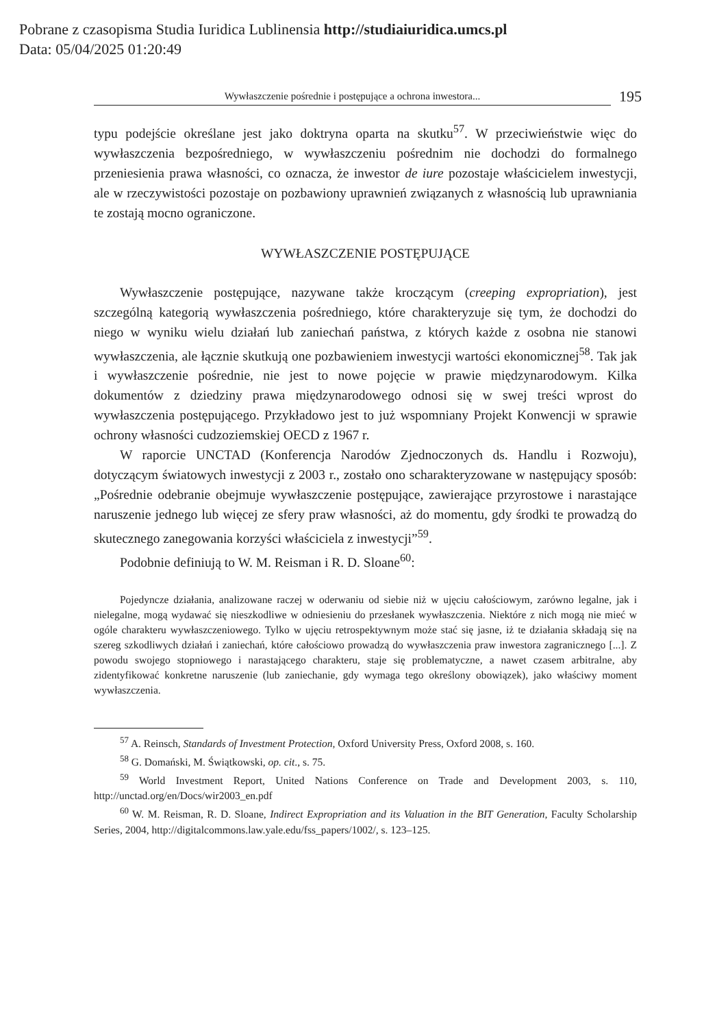Pobrane z czasopisma Studia Iuridica Lublinensia http://studiaiuridica.umcs.pl
Data: 05/04/2025 01:20:49
Wywłaszczenie pośrednie i postępujące a ochrona inwestora... 195
typu podejście określane jest jako doktryna oparta na skutku<sup>57</sup>. W przeciwieństwie więc do wywłaszczenia bezpośredniego, w wywłaszczeniu pośrednim nie dochodzi do formalnego przeniesienia prawa własności, co oznacza, że inwestor de iure pozostaje właścicielem inwestycji, ale w rzeczywistości pozostaje on pozbawiony uprawnień związanych z własnością lub uprawniania te zostają mocno ograniczone.
WYWŁASZCZENIE POSTĘPUJĄCE
Wywłaszczenie postępujące, nazywane także kroczącym (creeping expropriation), jest szczególną kategorią wywłaszczenia pośredniego, które charakteryzuje się tym, że dochodzi do niego w wyniku wielu działań lub zaniechań państwa, z których każde z osobna nie stanowi wywłaszczenia, ale łącznie skutkują one pozbawieniem inwestycji wartości ekonomicznej<sup>58</sup>. Tak jak i wywłaszczenie pośrednie, nie jest to nowe pojęcie w prawie międzynarodowym. Kilka dokumentów z dziedziny prawa międzynarodowego odnosi się w swej treści wprost do wywłaszczenia postępującego. Przykładowo jest to już wspomniany Projekt Konwencji w sprawie ochrony własności cudzoziemskiej OECD z 1967 r.
W raporcie UNCTAD (Konferencja Narodów Zjednoczonych ds. Handlu i Rozwoju), dotyczącym światowych inwestycji z 2003 r., zostało ono scharakteryzowane w następujący sposób: „Pośrednie odebranie obejmuje wywłaszczenie postępujące, zawierające przyrostowe i narastające naruszenie jednego lub więcej ze sfery praw własności, aż do momentu, gdy środki te prowadzą do skutecznego zanegowania korzyści właściciela z inwestycji”<sup>59</sup>.
Podobnie definiują to W. M. Reisman i R. D. Sloane<sup>60</sup>:
Pojedyncze działania, analizowane raczej w oderwaniu od siebie niż w ujęciu całościowym, zarówno legalne, jak i nielegalne, mogą wydawać się nieszkodliwe w odniesieniu do przesłanek wywłaszczenia. Niektóre z nich mogą nie mieć w ogóle charakteru wywłaszczeniowego. Tylko w ujęciu retrospektywnym może stać się jasne, iż te działania składają się na szereg szkodliwych działań i zaniechań, które całościowo prowadzą do wywłaszczenia praw inwestora zagranicznego [...]. Z powodu swojego stopniowego i narastającego charakteru, staje się problematyczne, a nawet czasem arbitralne, aby zidentyfikować konkretne naruszenie (lub zaniechanie, gdy wymaga tego określony obowiązek), jako właściwy moment wywłaszczenia.
<sup>57</sup> A. Reinsch, Standards of Investment Protection, Oxford University Press, Oxford 2008, s. 160.
<sup>58</sup> G. Domański, M. Świątkowski, op. cit., s. 75.
<sup>59</sup> World Investment Report, United Nations Conference on Trade and Development 2003, s. 110, http://unctad.org/en/Docs/wir2003_en.pdf
<sup>60</sup> W. M. Reisman, R. D. Sloane, Indirect Expropriation and its Valuation in the BIT Generation, Faculty Scholarship Series, 2004, http://digitalcommons.law.yale.edu/fss_papers/1002/, s. 123–125.